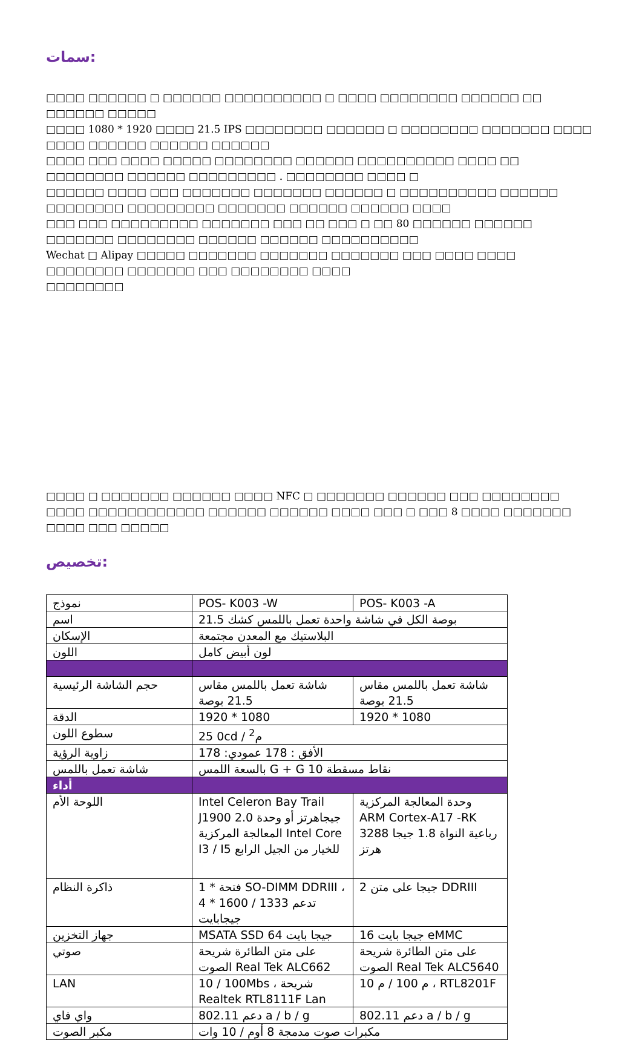سمات:
□□□□ □□□□□□ □ □□□□□□ □□□□□□□□□□ □ □□□□ □□□□□□□□ □□□□□□ □□ □□□□□□ □□□□□
□□□□ 1080 * 1920 □□□□ 21.5 IPS □□□□□□□□ □□□□□□ □ □□□□□□□□ □□□□□□□ □□□□ □□□□ □□□□□□ □□□□□□ □□□□□□
□□□□ □□□ □□□□ □□□□□ □□□□□□□□ □□□□□□ □□□□□□□□□□ □□□□ □□ □□□□□□□□ □□□□□□ □□□□□□□□□ . □□□□□□□□ □□□□ □
□□□□□□ □□□□ □□□ □□□□□□□ □□□□□□□ □□□□□□ □ □□□□□□□□□□ □□□□□□ □□□□□□□□ □□□□□□□□□ □□□□□□□ □□□□□□ □□□□□□ □□□□
□□□ □□□ □□□□□□□□□ □□□□□□□ □□□ □□ □□□ □ □□ 80 □□□□□□ □□□□□□ □□□□□□□ □□□□□□□□ □□□□□□ □□□□□□ □□□□□□□□□□
Wechat □ Alipay □□□□□ □□□□□□□ □□□□□□□ □□□□□□□ □□□ □□□□ □□□□ □□□□□□□□ □□□□□□□ □□□ □□□□□□□□ □□□□
□□□□□□□□
□□□□ □ □□□□□□□ □□□□□□ □□□□ NFC □ □□□□□□□ □□□□□□ □□□ □□□□□□□□
□□□□ □□□□□□□□□□□□ □□□□□□ □□□□□□ □□□□ □□□ □ □□□ 8 □□□□ □□□□□□□ □□□□ □□□ □□□□□
تخصيص:
| نموذج | POS- K003 -W | POS- K003 -A |
| اسم | 21.5 بوصة الكل في شاشة واحدة تعمل باللمس كشك | |
| الإسكان | البلاستيك مع المعدن مجتمعة | |
| اللون | لون أبيض كامل | |
| حجم الشاشة الرئيسية | شاشة تعمل باللمس مقاس 21.5 بوصة | شاشة تعمل باللمس مقاس 21.5 بوصة |
| الدقة | 1920 * 1080 | 1920 * 1080 |
| سطوع اللون | 25 0cd / م<sup>2</sup> | |
| زاوية الرؤية | الأفق : 178 عمودي: 178 | |
| شاشة تعمل باللمس | بالسعة اللمس G + G نقاط مسقطة 10 | |
| أداء | | |
| اللوحة الأم | Intel Celeron Bay Trail J1900 2.0 جيجاهرتز أو وحدة المعالجة المركزية Intel Core I3 / I5 للخيار من الجيل الرابع | وحدة المعالجة المركزية ARM Cortex-A17 -RK 3288 رباعية النواة 1.8 جيجا هرتز |
| ذاكرة النظام | 1 * فتحة SO-DIMM DDRIII ، تدعم 1333 / 1600 * 4 جيجابايت | 2 جيجا على متن DDRIII |
| جهاز التخزين | MSATA SSD 64 جيجا بايت | 16 جيجا بايت eMMC |
| صوتي | على متن الطائرة شريحة الصوت Real Tek ALC662 | على متن الطائرة شريحة الصوت Real Tek ALC5640 |
| LAN | 10 / 100Mbs ، شريحة Realtek RTL8111F Lan | 10 م 100 / م ، RTL8201F |
| واي فاي | 802.11 دعم a / b / g | 802.11 دعم a / b / g |
| مكبر الصوت | مكبرات صوت مدمجة 8 أوم / 10 وات | |